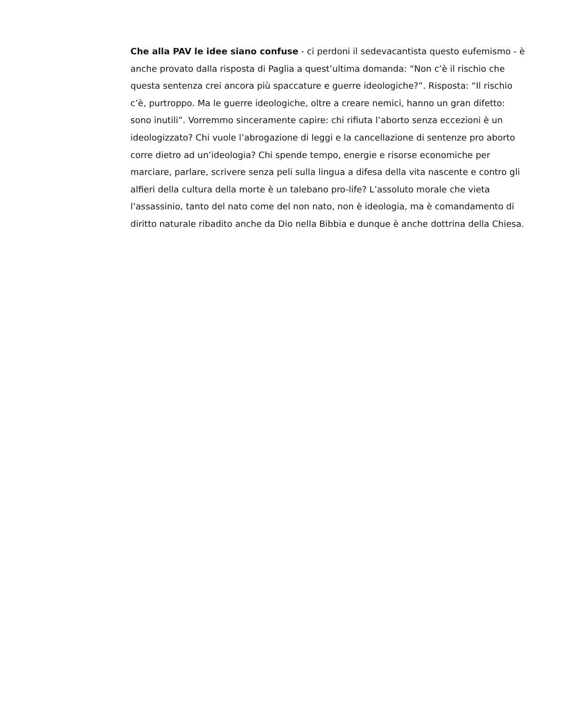Che alla PAV le idee siano confuse - ci perdoni il sedevacantista questo eufemismo - è anche provato dalla risposta di Paglia a quest’ultima domanda: “Non c’è il rischio che questa sentenza crei ancora più spaccature e guerre ideologiche?”. Risposta: “Il rischio c’è, purtroppo. Ma le guerre ideologiche, oltre a creare nemici, hanno un gran difetto: sono inutili”. Vorremmo sinceramente capire: chi rifiuta l’aborto senza eccezioni è un ideologizzato? Chi vuole l’abrogazione di leggi e la cancellazione di sentenze pro aborto corre dietro ad un’ideologia? Chi spende tempo, energie e risorse economiche per marciare, parlare, scrivere senza peli sulla lingua a difesa della vita nascente e contro gli alfieri della cultura della morte è un talebano pro-life? L’assoluto morale che vieta l’assassinio, tanto del nato come del non nato, non è ideologia, ma è comandamento di diritto naturale ribadito anche da Dio nella Bibbia e dunque è anche dottrina della Chiesa.